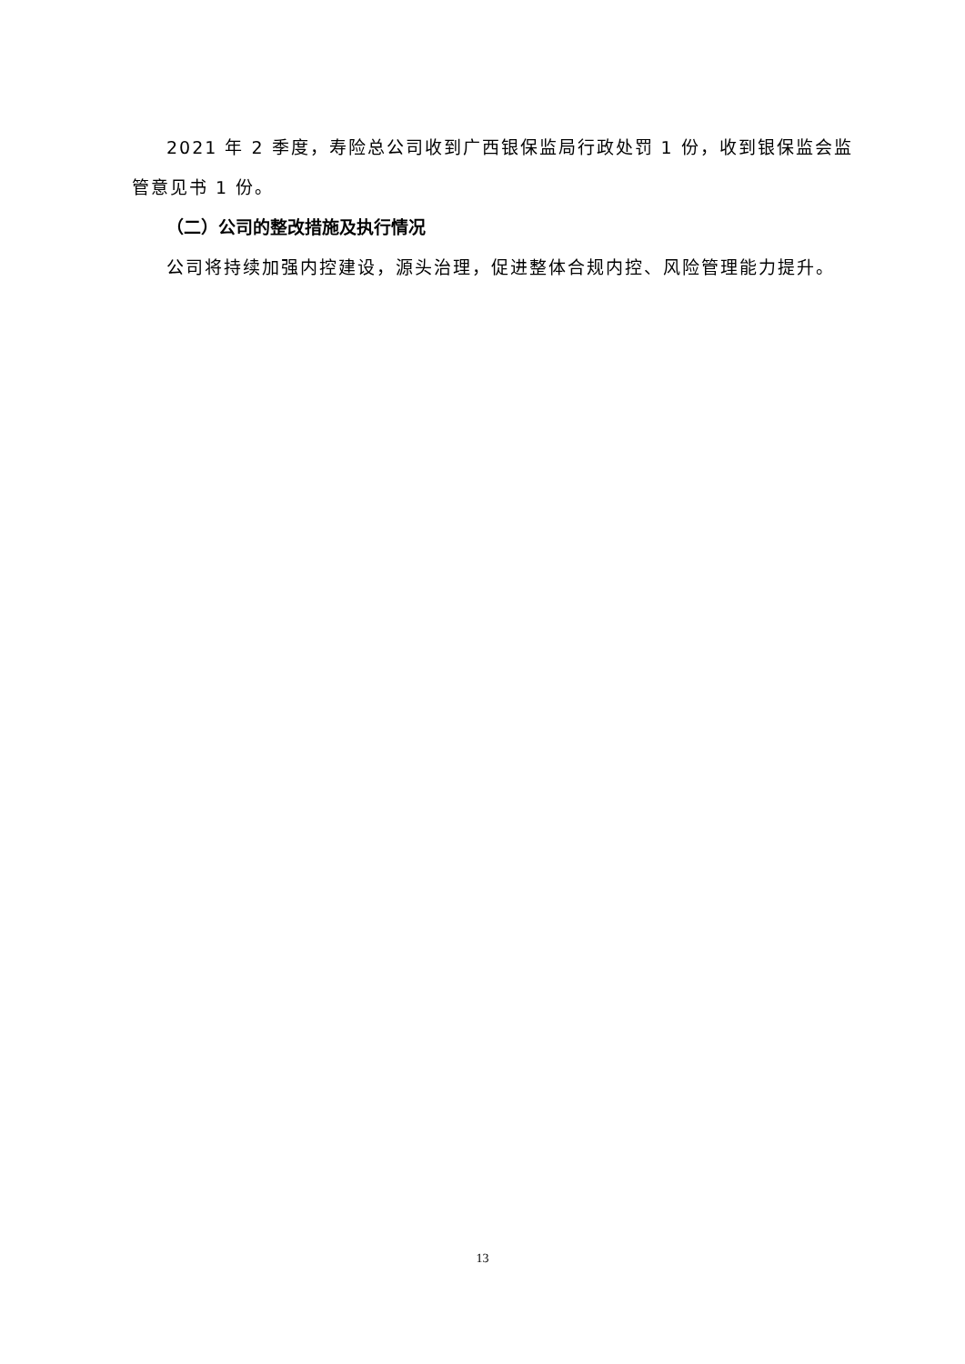2021 年 2 季度，寿险总公司收到广西银保监局行政处罚 1 份，收到银保监会监管意见书 1 份。
（二）公司的整改措施及执行情况
公司将持续加强内控建设，源头治理，促进整体合规内控、风险管理能力提升。
13